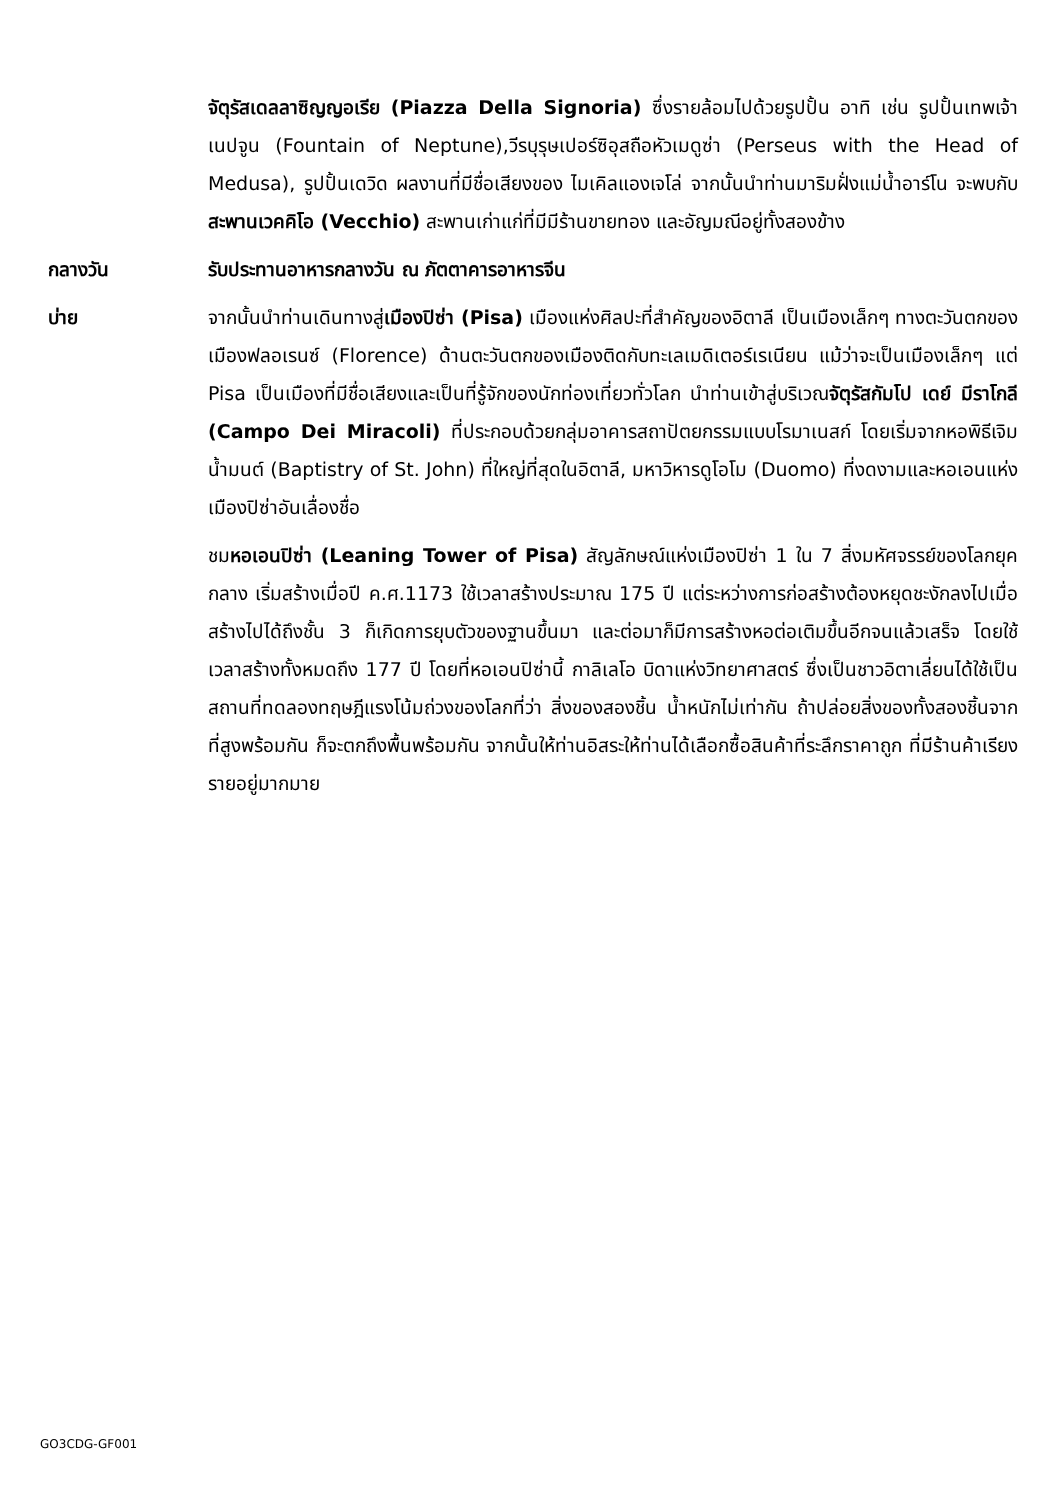จัตุรัสเดลลาซิญญอเรีย (Piazza Della Signoria) ซึ่งรายล้อมไปด้วยรูปปั้น อาทิ เช่น รูปปั้นเทพเจ้าเนปจูน (Fountain of Neptune),วีรบุรุษเปอร์ซิอุสถือหัวเมดูซ่า (Perseus with the Head of Medusa), รูปปั้นเดวิด ผลงานที่มีชื่อเสียงของ ไมเคิลแองเจโล่ จากนั้นนำท่านมาริมฝั่งแม่น้ำอาร์โน จะพบกับสะพานเวคคิโอ (Vecchio) สะพานเก่าแก่ที่มีมีร้านขายทอง และอัญมณีอยู่ทั้งสองข้าง
กลางวัน รับประทานอาหารกลางวัน ณ ภัตตาคารอาหารจีน
บ่าย จากนั้นนำท่านเดินทางสู่เมืองปิซ่า (Pisa) เมืองแห่งศิลปะที่สำคัญของอิตาลี เป็นเมืองเล็กๆ ทางตะวันตกของเมืองฟลอเรนซ์ (Florence) ด้านตะวันตกของเมืองติดกับทะเลเมดิเตอร์เรเนียน แม้ว่าจะเป็นเมืองเล็กๆ แต่ Pisa เป็นเมืองที่มีชื่อเสียงและเป็นที่รู้จักของนักท่องเที่ยวทั่วโลก นำท่านเข้าสู่บริเวณจัตุรัสกัมโป เดย์ มีราโกลี (Campo Dei Miracoli) ที่ประกอบด้วยกลุ่มอาคารสถาปัตยกรรมแบบโรมาเนสก์ โดยเริ่มจากหอพิธีเจิมน้ำมนต์ (Baptistry of St. John) ที่ใหญ่ที่สุดในอิตาลี, มหาวิหารดูโอโม (Duomo) ที่งดงามและหอเอนแห่งเมืองปิซ่าอันเลื่องชื่อ
ชมหอเอนปิซ่า (Leaning Tower of Pisa) สัญลักษณ์แห่งเมืองปิซ่า 1 ใน 7 สิ่งมหัศจรรย์ของโลกยุคกลาง เริ่มสร้างเมื่อปี ค.ศ.1173 ใช้เวลาสร้างประมาณ 175 ปี แต่ระหว่างการก่อสร้างต้องหยุดชะงักลงไปเมื่อสร้างไปได้ถึงชั้น 3 ก็เกิดการยุบตัวของฐานขึ้นมา และต่อมาก็มีการสร้างหอต่อเติมขึ้นอีกจนแล้วเสร็จ โดยใช้เวลาสร้างทั้งหมดถึง 177 ปี โดยที่หอเอนปิซ่านี้ กาลิเลโอ บิดาแห่งวิทยาศาสตร์ ซึ่งเป็นชาวอิตาเลี่ยนได้ใช้เป็นสถานที่ทดลองทฤษฎีแรงโน้มถ่วงของโลกที่ว่า สิ่งของสองชิ้น น้ำหนักไม่เท่ากัน ถ้าปล่อยสิ่งของทั้งสองชิ้นจากที่สูงพร้อมกัน ก็จะตกถึงพื้นพร้อมกัน จากนั้นให้ท่านอิสระให้ท่านได้เลือกซื้อสินค้าที่ระลึกราคาถูก ที่มีร้านค้าเรียงรายอยู่มากมาย
GO3CDG-GF001